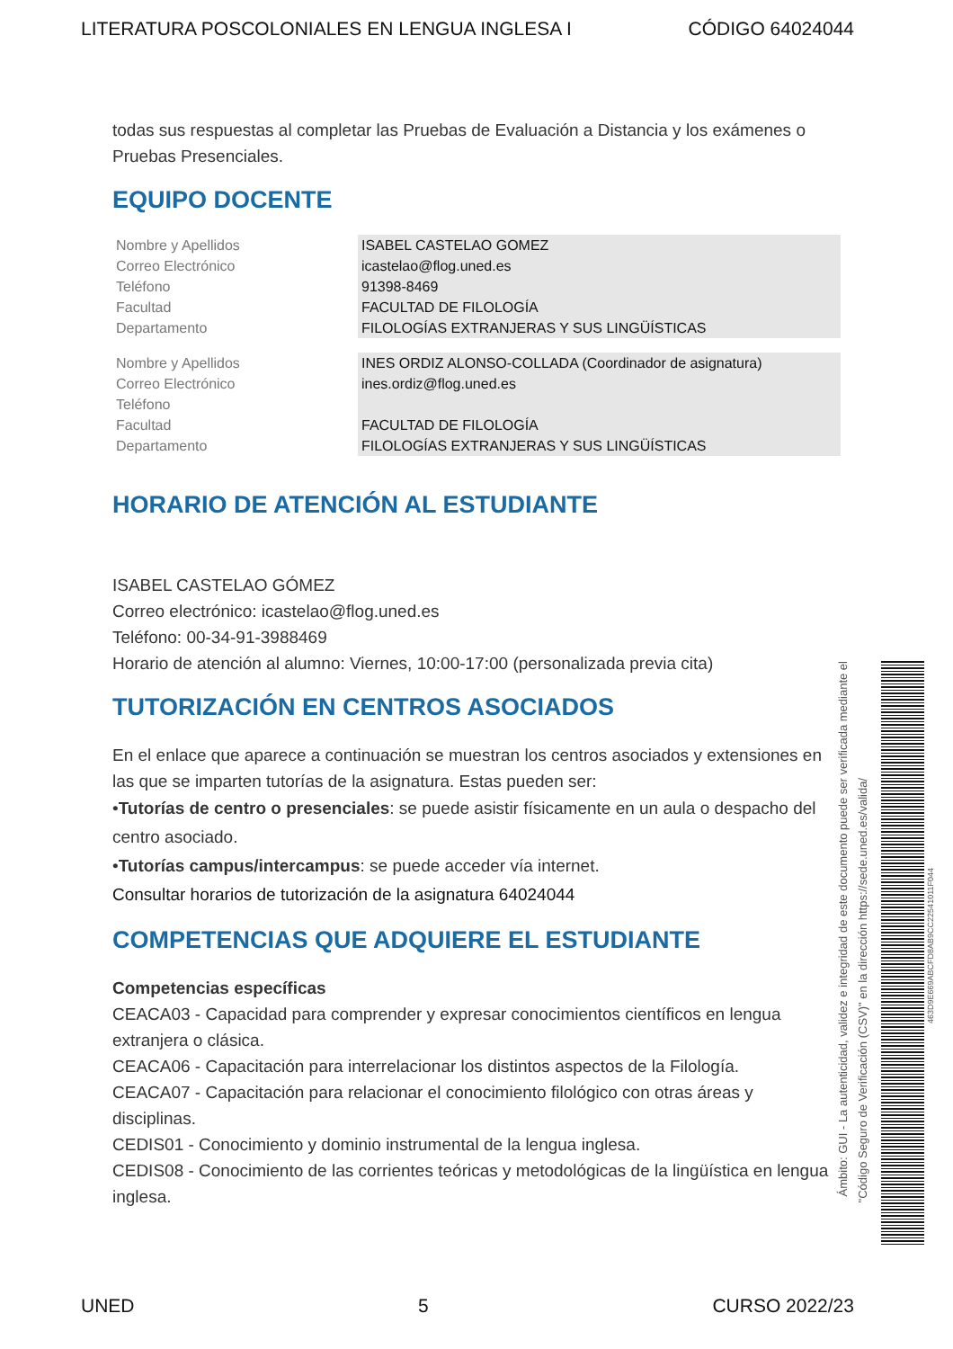LITERATURA POSCOLONIALES EN LENGUA INGLESA I CÓDIGO 64024044
todas sus respuestas al completar las Pruebas de Evaluación a Distancia y los exámenes o Pruebas Presenciales.
EQUIPO DOCENTE
| Nombre y Apellidos | ISABEL CASTELAO GOMEZ |
| Correo Electrónico | icastelao@flog.uned.es |
| Teléfono | 91398-8469 |
| Facultad | FACULTAD DE FILOLOGÍA |
| Departamento | FILOLOGÍAS EXTRANJERAS Y SUS LINGÜÍSTICAS |
| Nombre y Apellidos | INES ORDIZ ALONSO-COLLADA (Coordinador de asignatura) |
| Correo Electrónico | ines.ordiz@flog.uned.es |
| Teléfono | |
| Facultad | FACULTAD DE FILOLOGÍA |
| Departamento | FILOLOGÍAS EXTRANJERAS Y SUS LINGÜÍSTICAS |
HORARIO DE ATENCIÓN AL ESTUDIANTE
ISABEL CASTELAO GÓMEZ
Correo electrónico: icastelao@flog.uned.es
Teléfono: 00-34-91-3988469
Horario de atención al alumno: Viernes, 10:00-17:00 (personalizada previa cita)
TUTORIZACIÓN EN CENTROS ASOCIADOS
En el enlace que aparece a continuación se muestran los centros asociados y extensiones en las que se imparten tutorías de la asignatura. Estas pueden ser:
•Tutorías de centro o presenciales: se puede asistir físicamente en un aula o despacho del centro asociado.
•Tutorías campus/intercampus: se puede acceder vía internet.
Consultar horarios de tutorización de la asignatura 64024044
COMPETENCIAS QUE ADQUIERE EL ESTUDIANTE
Competencias específicas
CEACA03 - Capacidad para comprender y expresar conocimientos científicos en lengua extranjera o clásica.
CEACA06 - Capacitación para interrelacionar los distintos aspectos de la Filología.
CEACA07 - Capacitación para relacionar el conocimiento filológico con otras áreas y disciplinas.
CEDIS01 - Conocimiento y dominio instrumental de la lengua inglesa.
CEDIS08 - Conocimiento de las corrientes teóricas y metodológicas de la lingüística en lengua inglesa.
Ámbito: GUI - La autenticidad, validez e integridad de este documento puede ser verificada mediante el
"Código Seguro de Verificación (CSV)" en la dirección https://sede.uned.es/valida/
463D9E669ABCFD8AB9CC22541011F044
UNED 5 CURSO 2022/23